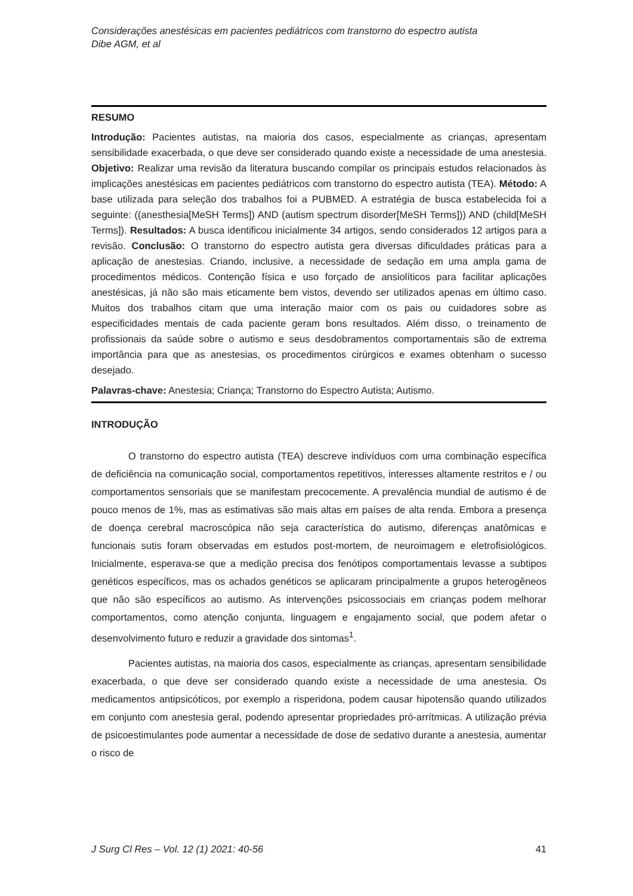Considerações anestésicas em pacientes pediátricos com transtorno do espectro autista
Dibe AGM, et al
RESUMO
Introdução: Pacientes autistas, na maioria dos casos, especialmente as crianças, apresentam sensibilidade exacerbada, o que deve ser considerado quando existe a necessidade de uma anestesia. Objetivo: Realizar uma revisão da literatura buscando compilar os principais estudos relacionados às implicações anestésicas em pacientes pediátricos com transtorno do espectro autista (TEA). Método: A base utilizada para seleção dos trabalhos foi a PUBMED. A estratégia de busca estabelecida foi a seguinte: ((anesthesia[MeSH Terms]) AND (autism spectrum disorder[MeSH Terms])) AND (child[MeSH Terms]). Resultados: A busca identificou inicialmente 34 artigos, sendo considerados 12 artigos para a revisão. Conclusão: O transtorno do espectro autista gera diversas dificuldades práticas para a aplicação de anestesias. Criando, inclusive, a necessidade de sedação em uma ampla gama de procedimentos médicos. Contenção física e uso forçado de ansiolíticos para facilitar aplicações anestésicas, já não são mais eticamente bem vistos, devendo ser utilizados apenas em último caso. Muitos dos trabalhos citam que uma interação maior com os pais ou cuidadores sobre as especificidades mentais de cada paciente geram bons resultados. Além disso, o treinamento de profissionais da saúde sobre o autismo e seus desdobramentos comportamentais são de extrema importância para que as anestesias, os procedimentos cirúrgicos e exames obtenham o sucesso desejado.
Palavras-chave: Anestesia; Criança; Transtorno do Espectro Autista; Autismo.
INTRODUÇÃO
O transtorno do espectro autista (TEA) descreve indivíduos com uma combinação específica de deficiência na comunicação social, comportamentos repetitivos, interesses altamente restritos e / ou comportamentos sensoriais que se manifestam precocemente. A prevalência mundial de autismo é de pouco menos de 1%, mas as estimativas são mais altas em países de alta renda. Embora a presença de doença cerebral macroscópica não seja característica do autismo, diferenças anatômicas e funcionais sutis foram observadas em estudos post-mortem, de neuroimagem e eletrofisiológicos. Inicialmente, esperava-se que a medição precisa dos fenótipos comportamentais levasse a subtipos genéticos específicos, mas os achados genéticos se aplicaram principalmente a grupos heterogêneos que não são específicos ao autismo. As intervenções psicossociais em crianças podem melhorar comportamentos, como atenção conjunta, linguagem e engajamento social, que podem afetar o desenvolvimento futuro e reduzir a gravidade dos sintomas<sup>1</sup>.
Pacientes autistas, na maioria dos casos, especialmente as crianças, apresentam sensibilidade exacerbada, o que deve ser considerado quando existe a necessidade de uma anestesia. Os medicamentos antipsicóticos, por exemplo a risperidona, podem causar hipotensão quando utilizados em conjunto com anestesia geral, podendo apresentar propriedades pró-arrítmicas. A utilização prévia de psicoestimulantes pode aumentar a necessidade de dose de sedativo durante a anestesia, aumentar o risco de
J Surg Cl Res – Vol. 12 (1) 2021: 40-56 41